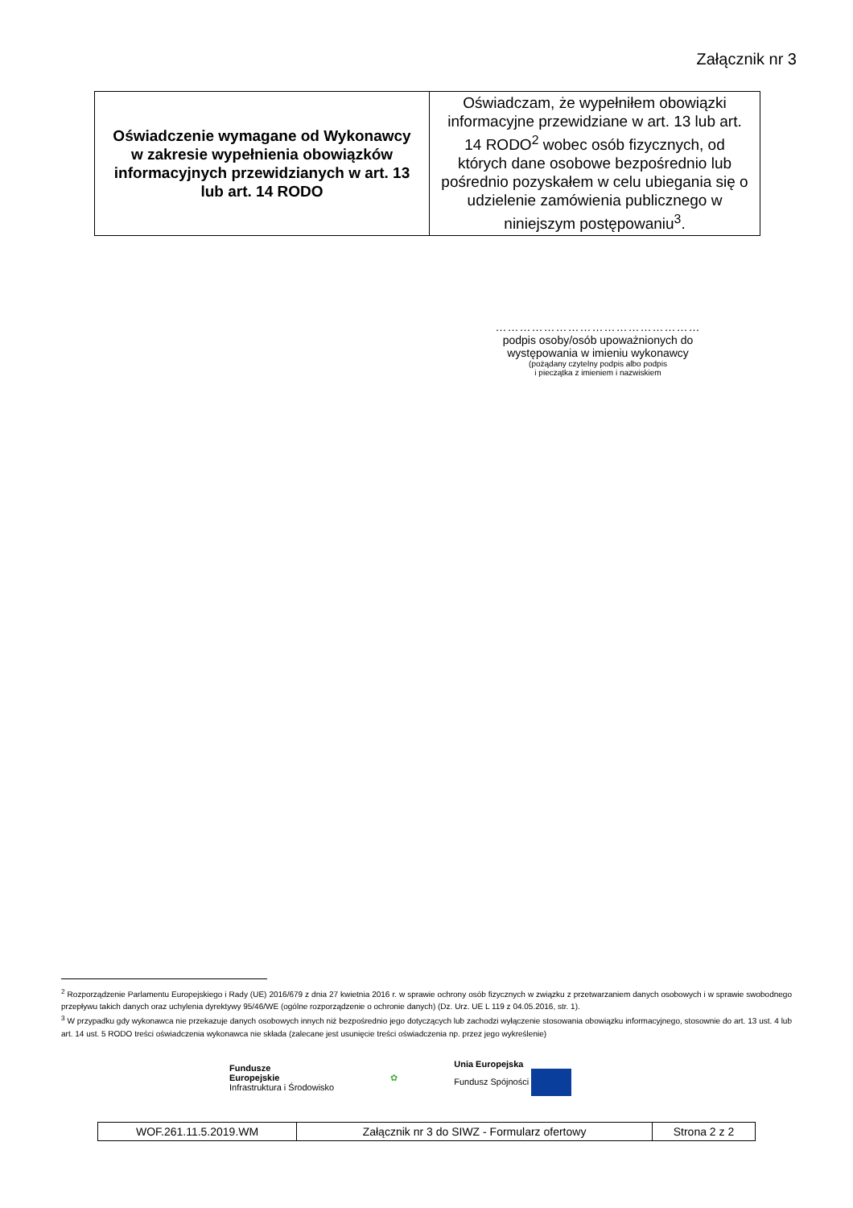Załącznik nr 3
| Oświadczenie wymagane od Wykonawcy w zakresie wypełnienia obowiązków informacyjnych przewidzianych w art. 13 lub art. 14 RODO | Oświadczam, że wypełniłem obowiązki informacyjne przewidziane w art. 13 lub art. 14 RODO<sup>2</sup> wobec osób fizycznych, od których dane osobowe bezpośrednio lub pośrednio pozyskałem w celu ubiegania się o udzielenie zamówienia publicznego w niniejszym postępowaniu<sup>3</sup>. |
……………………………………………
podpis osoby/osób upoważnionych do
występowania w imieniu wykonawcy
(pożądany czytelny podpis albo podpis
i pieczątka z imieniem i nazwiskiem
<sup>2</sup> Rozporządzenie Parlamentu Europejskiego i Rady (UE) 2016/679 z dnia 27 kwietnia 2016 r. w sprawie ochrony osób fizycznych w związku z przetwarzaniem danych osobowych i w sprawie swobodnego przepływu takich danych oraz uchylenia dyrektywy 95/46/WE (ogólne rozporządzenie o ochronie danych) (Dz. Urz. UE L 119 z 04.05.2016, str. 1).
<sup>3</sup> W przypadku gdy wykonawca nie przekazuje danych osobowych innych niż bezpośrednio jego dotyczących lub zachodzi wyłączenie stosowania obowiązku informacyjnego, stosownie do art. 13 ust. 4 lub art. 14 ust. 5 RODO treści oświadczenia wykonawca nie składa (zalecane jest usunięcie treści oświadczenia np. przez jego wykreślenie)
Fundusze
Europejskie
Infrastruktura i Środowisko
✿
Unia Europejska
Fundusz Spójności
| WOF.261.11.5.2019.WM | Załącznik nr 3 do SIWZ - Formularz ofertowy | Strona 2 z 2 |